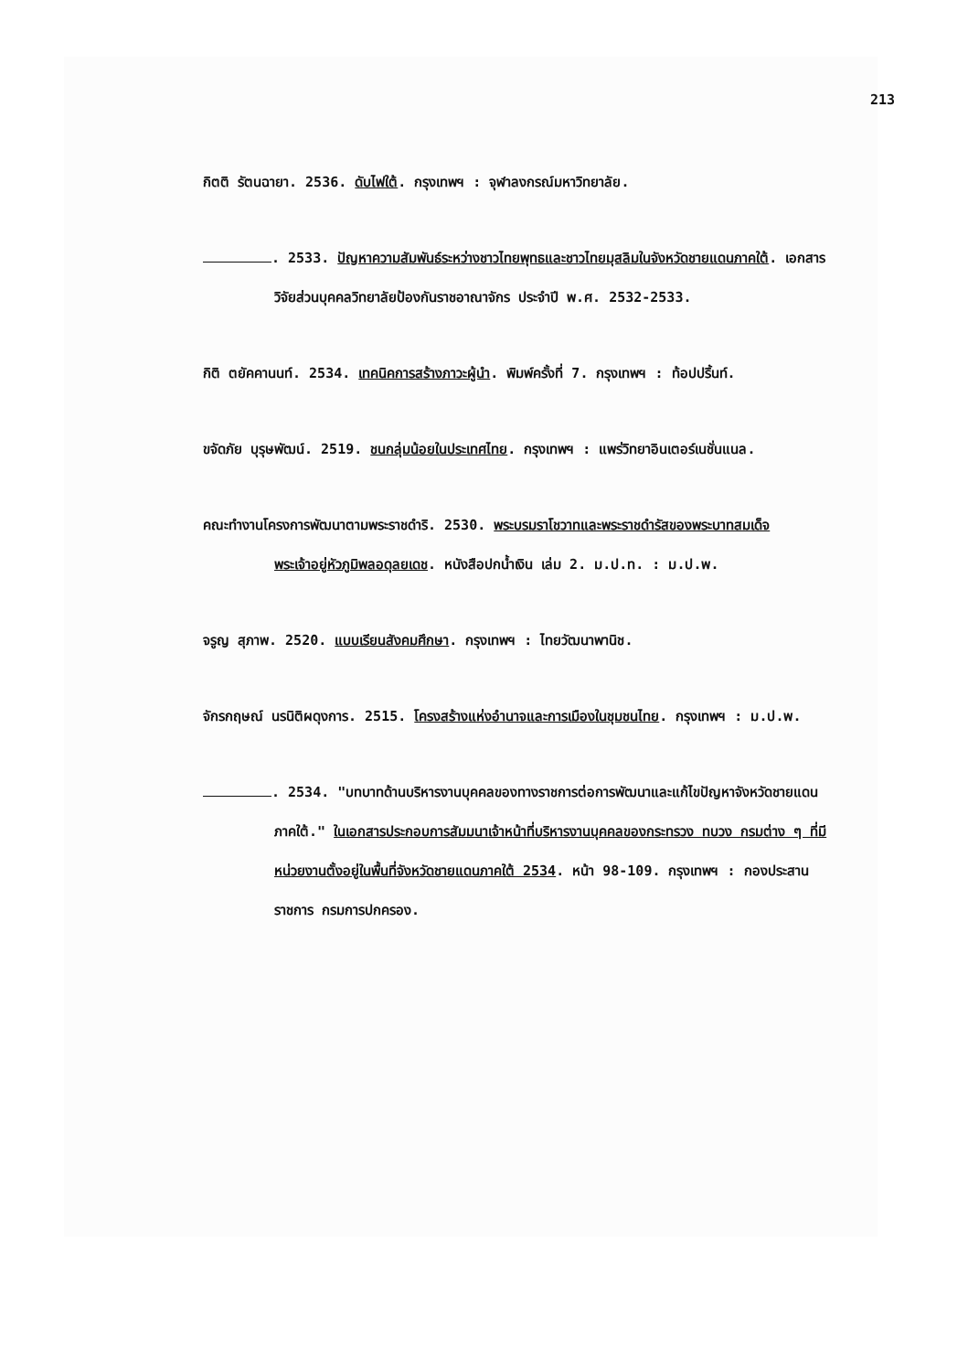213
กิตติ รัตนฉายา. 2536. ดับไฟใต้. กรุงเทพฯ : จุฬาลงกรณ์มหาวิทยาลัย.
. 2533. ปัญหาความสัมพันธ์ระหว่างชาวไทยพุทธและชาวไทยมุสลิมในจังหวัดชายแดนภาคใต้. เอกสารวิจัยส่วนบุคคลวิทยาลัยป้องกันราชอาณาจักร ประจำปี พ.ศ. 2532-2533.
กิติ ตยัคคานนท์. 2534. เทคนิคการสร้างภาวะผู้นำ. พิมพ์ครั้งที่ 7. กรุงเทพฯ : ท้อปปริ้นท์.
ขจัดภัย บุรุษพัฒน์. 2519. ชนกลุ่มน้อยในประเทศไทย. กรุงเทพฯ : แพร่วิทยาอินเตอร์เนชั่นแนล.
คณะทำงานโครงการพัฒนาตามพระราชดำริ. 2530. พระบรมราโชวาทและพระราชดำรัสของพระบาทสมเด็จพระเจ้าอยู่หัวภูมิพลอดุลยเดช. หนังสือปกน้ำเงิน เล่ม 2. ม.ป.ท. : ม.ป.พ.
จรูญ สุภาพ. 2520. แบบเรียนสังคมศึกษา. กรุงเทพฯ : ไทยวัฒนาพานิช.
จักรกฤษณ์ นรนิติผดุงการ. 2515. โครงสร้างแห่งอำนาจและการเมืองในชุมชนไทย. กรุงเทพฯ : ม.ป.พ.
. 2534. "บทบาทด้านบริหารงานบุคคลของทางราชการต่อการพัฒนาและแก้ไขปัญหาจังหวัดชายแดนภาคใต้." ในเอกสารประกอบการสัมมนาเจ้าหน้าที่บริหารงานบุคคลของกระทรวง ทบวง กรมต่าง ๆ ที่มีหน่วยงานตั้งอยู่ในพื้นที่จังหวัดชายแดนภาคใต้ 2534. หน้า 98-109. กรุงเทพฯ : กองประสานราชการ กรมการปกครอง.